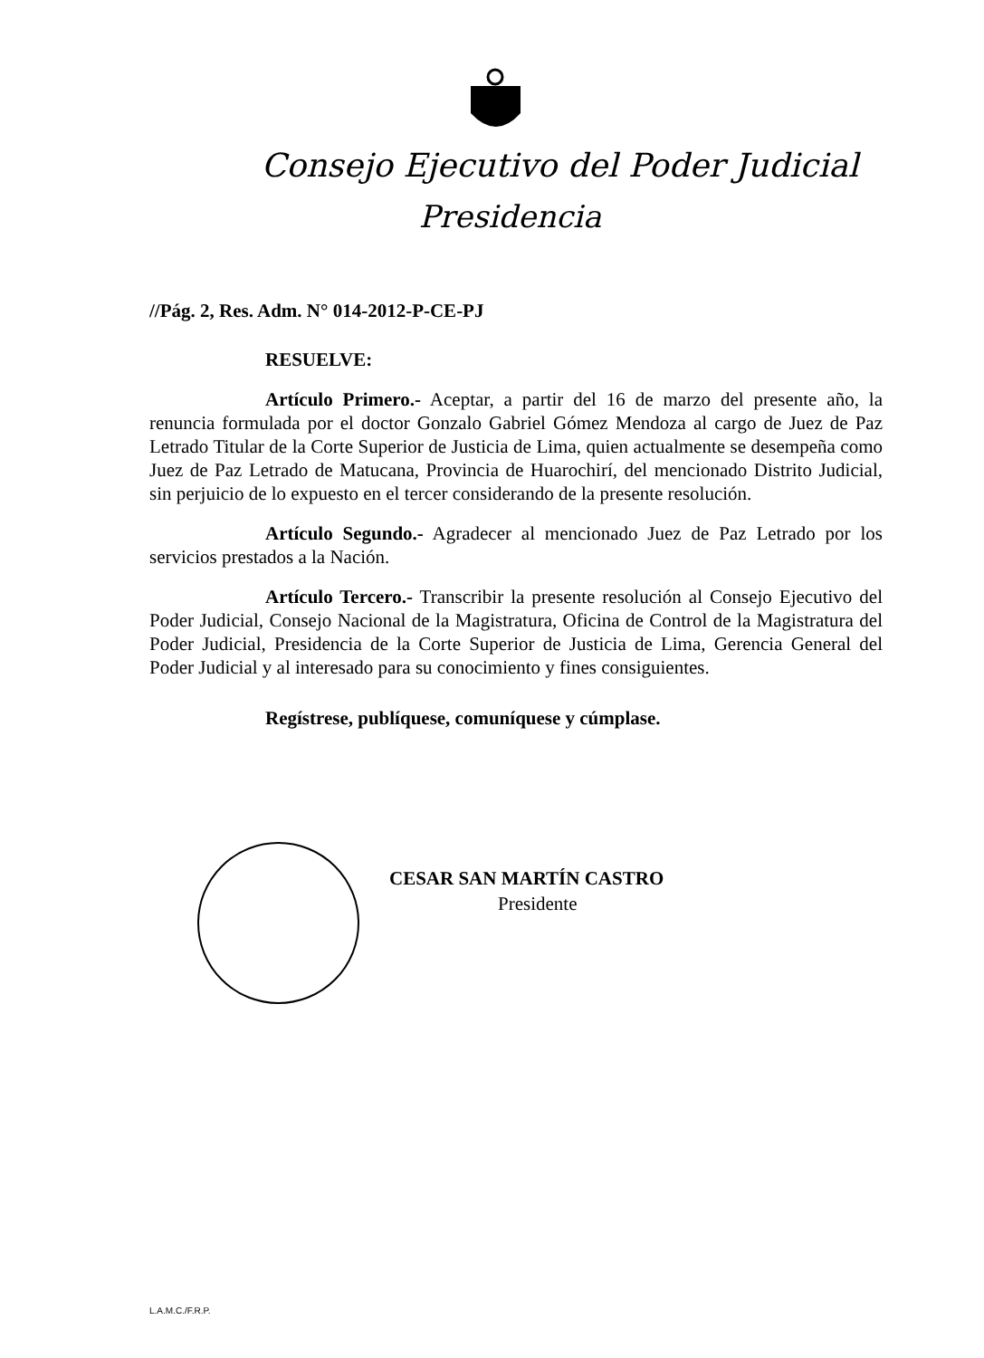Consejo Ejecutivo del Poder Judicial
Presidencia
//Pág. 2, Res. Adm. N° 014-2012-P-CE-PJ
RESUELVE:
Artículo Primero.- Aceptar, a partir del 16 de marzo del presente año, la renuncia formulada por el doctor Gonzalo Gabriel Gómez Mendoza al cargo de Juez de Paz Letrado Titular de la Corte Superior de Justicia de Lima, quien actualmente se desempeña como Juez de Paz Letrado de Matucana, Provincia de Huarochirí, del mencionado Distrito Judicial, sin perjuicio de lo expuesto en el tercer considerando de la presente resolución.
Artículo Segundo.- Agradecer al mencionado Juez de Paz Letrado por los servicios prestados a la Nación.
Artículo Tercero.- Transcribir la presente resolución al Consejo Ejecutivo del Poder Judicial, Consejo Nacional de la Magistratura, Oficina de Control de la Magistratura del Poder Judicial, Presidencia de la Corte Superior de Justicia de Lima, Gerencia General del Poder Judicial y al interesado para su conocimiento y fines consiguientes.
Regístrese, publíquese, comuníquese y cúmplase.
CESAR SAN MARTÍN CASTRO
Presidente
L.A.M.C./F.R.P.